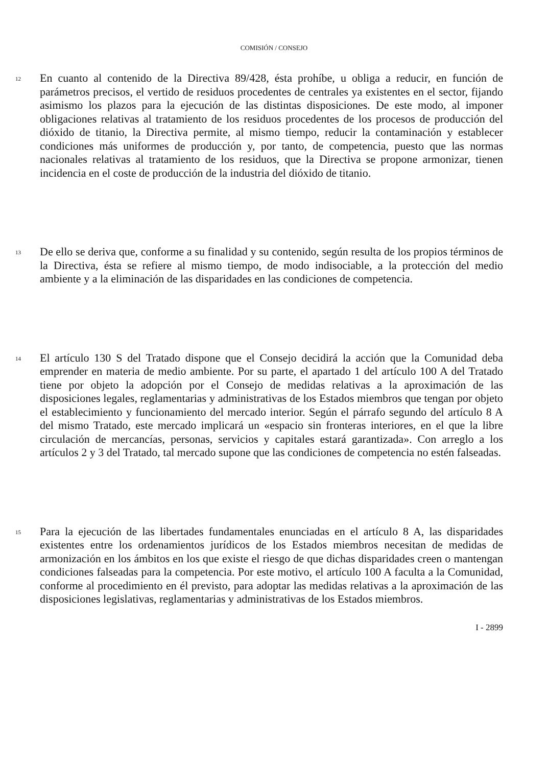COMISIÓN / CONSEJO
12
En cuanto al contenido de la Directiva 89/428, ésta prohíbe, u obliga a reducir, en función de parámetros precisos, el vertido de residuos procedentes de centrales ya existentes en el sector, fijando asimismo los plazos para la ejecución de las distintas disposiciones. De este modo, al imponer obligaciones relativas al tratamiento de los residuos procedentes de los procesos de producción del dióxido de titanio, la Directiva permite, al mismo tiempo, reducir la contaminación y establecer condiciones más uniformes de producción y, por tanto, de competencia, puesto que las normas nacionales relativas al tratamiento de los residuos, que la Directiva se propone armonizar, tienen incidencia en el coste de producción de la industria del dióxido de titanio.
13
De ello se deriva que, conforme a su finalidad y su contenido, según resulta de los propios términos de la Directiva, ésta se refiere al mismo tiempo, de modo indisociable, a la protección del medio ambiente y a la eliminación de las disparidades en las condiciones de competencia.
14
El artículo 130 S del Tratado dispone que el Consejo decidirá la acción que la Comunidad deba emprender en materia de medio ambiente. Por su parte, el apartado 1 del artículo 100 A del Tratado tiene por objeto la adopción por el Consejo de medidas relativas a la aproximación de las disposiciones legales, reglamentarias y administrativas de los Estados miembros que tengan por objeto el establecimiento y funcionamiento del mercado interior. Según el párrafo segundo del artículo 8 A del mismo Tratado, este mercado implicará un «espacio sin fronteras interiores, en el que la libre circulación de mercancías, personas, servicios y capitales estará garantizada». Con arreglo a los artículos 2 y 3 del Tratado, tal mercado supone que las condiciones de competencia no estén falseadas.
15
Para la ejecución de las libertades fundamentales enunciadas en el artículo 8 A, las disparidades existentes entre los ordenamientos jurídicos de los Estados miembros necesitan de medidas de armonización en los ámbitos en los que existe el riesgo de que dichas disparidades creen o mantengan condiciones falseadas para la competencia. Por este motivo, el artículo 100 A faculta a la Comunidad, conforme al procedimiento en él previsto, para adoptar las medidas relativas a la aproximación de las disposiciones legislativas, reglamentarias y administrativas de los Estados miembros.
I - 2899